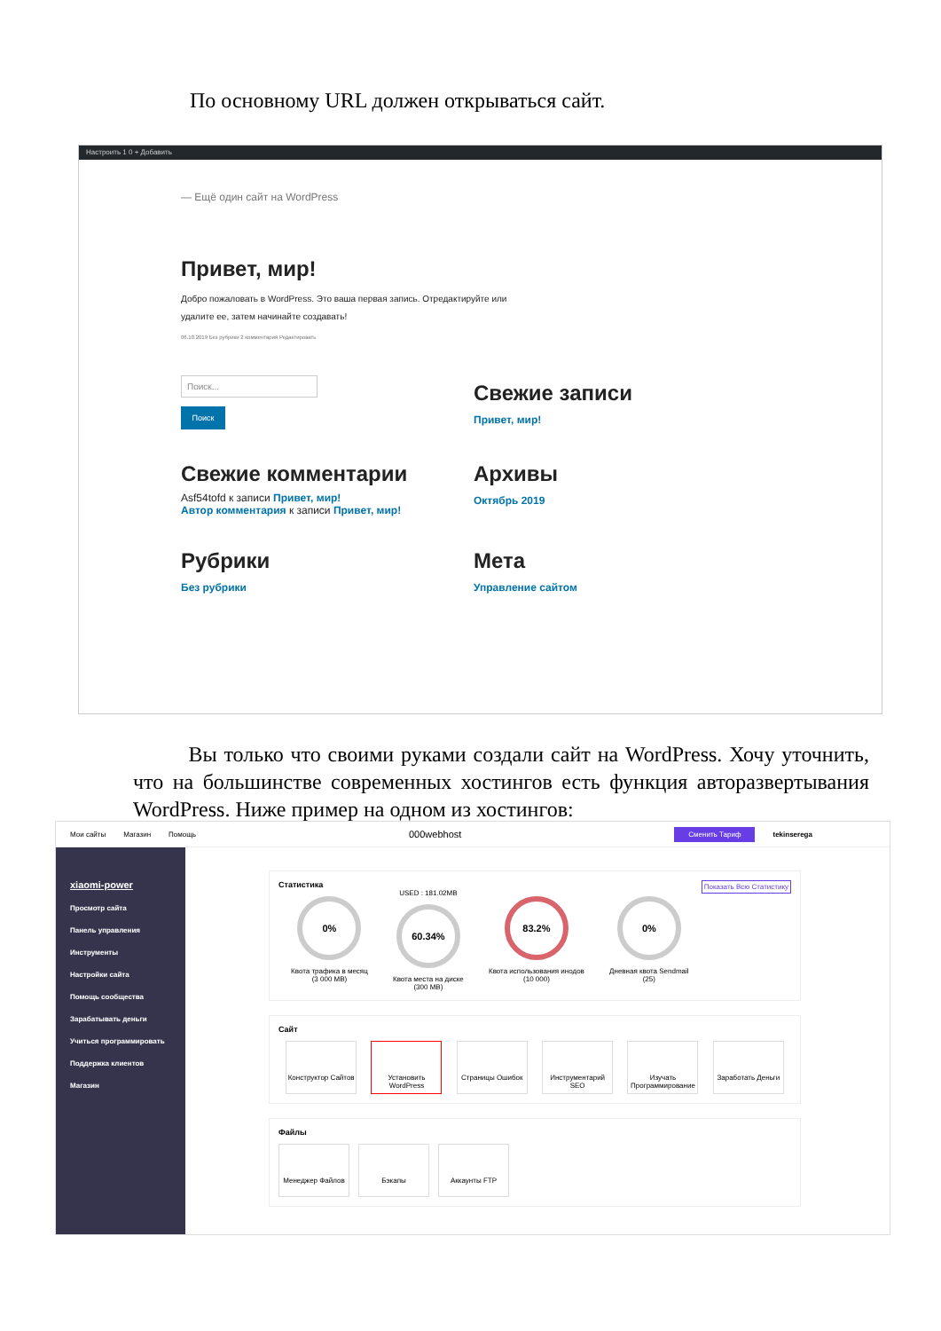По основному URL должен открываться сайт.
Настроить 1 0 + Добавить
— Ещё один сайт на WordPress
Привет, мир!
Добро пожаловать в WordPress. Это ваша первая запись. Отредактируйте или
удалите ее, затем начинайте создавать!
06.10.2019 Без рубрики 2 комментария Редактировать
Поиск...
Поиск
Свежие записи
Привет, мир!
Свежие комментарии
Asf54tofd к записи Привет, мир!
Автор комментария к записи Привет, мир!
Архивы
Октябрь 2019
Рубрики
Без рубрики
Мета
Управление сайтом
Вы только что своими руками создали сайт на WordPress. Хочу уточнить, что на большинстве современных хостингов есть функция авторазвертывания WordPress. Ниже пример на одном из хостингов:
Мои сайты Магазин Помощь 000webhost Сменить Тариф tekinserega
xiaomi-power
Просмотр сайта
Панель управления
Инструменты
Настройки сайта
Помощь сообщества
Зарабатывать деньги
Учиться программировать
Поддержка клиентов
Магазин
Статистика Показать Всю Статистику
0%
Квота трафика в месяц
(3 000 MB)
USED : 181.02MB
60.34%
Квота места на диске
(300 MB)
83.2%
Квота использования инодов
(10 000)
0%
Дневная квота Sendmail
(25)
Сайт
Конструктор Сайтов
Установить WordPress
Страницы Ошибок Инструментарий SEO
Изучать Программирование
Заработать Деньги
Файлы
Менеджер Файлов Бэкапы Аккаунты FTP